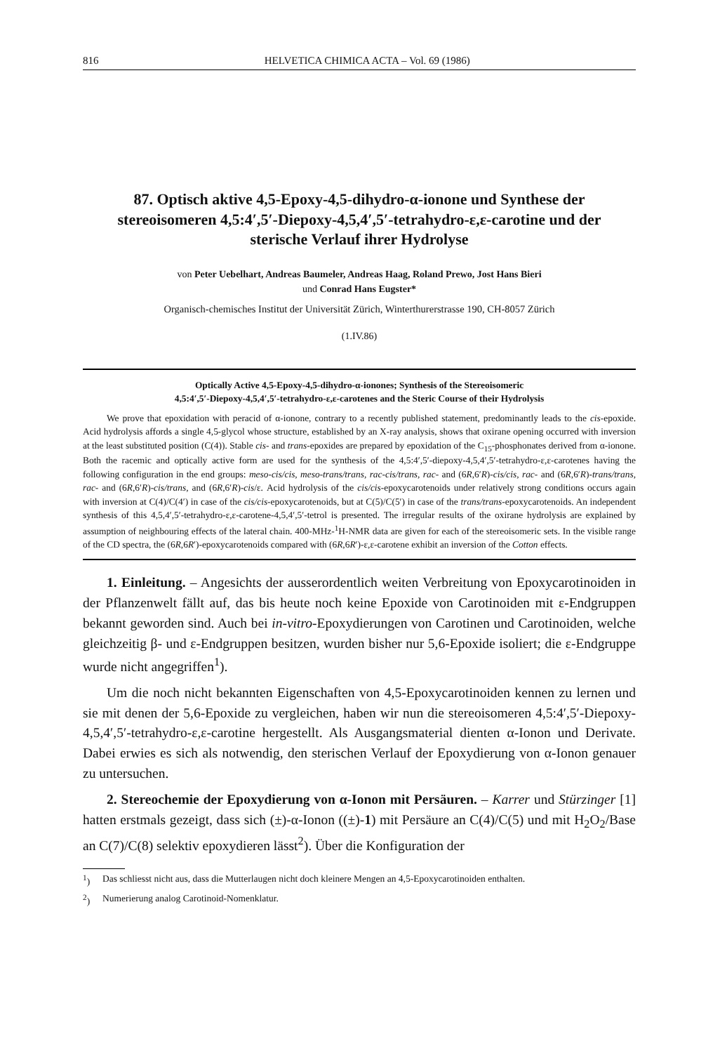816 HELVETICA CHIMICA ACTA – Vol. 69 (1986)
87. Optisch aktive 4,5-Epoxy-4,5-dihydro-α-ionone und Synthese der stereoisomeren 4,5:4′,5′-Diepoxy-4,5,4′,5′-tetrahydro-ε,ε-carotine und der sterische Verlauf ihrer Hydrolyse
von Peter Uebelhart, Andreas Baumeler, Andreas Haag, Roland Prewo, Jost Hans Bieri
und Conrad Hans Eugster*
Organisch-chemisches Institut der Universität Zürich, Winterthurerstrasse 190, CH-8057 Zürich
(1.IV.86)
Optically Active 4,5-Epoxy-4,5-dihydro-α-ionones; Synthesis of the Stereoisomeric
4,5:4′,5′-Diepoxy-4,5,4′,5′-tetrahydro-ε,ε-carotenes and the Steric Course of their Hydrolysis
We prove that epoxidation with peracid of α-ionone, contrary to a recently published statement, predominantly leads to the cis-epoxide. Acid hydrolysis affords a single 4,5-glycol whose structure, established by an X-ray analysis, shows that oxirane opening occurred with inversion at the least substituted position (C(4)). Stable cis- and trans-epoxides are prepared by epoxidation of the C<sub>15</sub>-phosphonates derived from α-ionone. Both the racemic and optically active form are used for the synthesis of the 4,5:4′,5′-diepoxy-4,5,4′,5′-tetrahydro-ε,ε-carotenes having the following configuration in the end groups: meso-cis/cis, meso-trans/trans, rac-cis/trans, rac- and (6R,6′R)-cis/cis, rac- and (6R,6′R)-trans/trans, rac- and (6R,6′R)-cis/trans, and (6R,6′R)-cis/ε. Acid hydrolysis of the cis/cis-epoxycarotenoids under relatively strong conditions occurs again with inversion at C(4)/C(4′) in case of the cis/cis-epoxycarotenoids, but at C(5)/C(5′) in case of the trans/trans-epoxycarotenoids. An independent synthesis of this 4,5,4′,5′-tetrahydro-ε,ε-carotene-4,5,4′,5′-tetrol is presented. The irregular results of the oxirane hydrolysis are explained by assumption of neighbouring effects of the lateral chain. 400-MHz-<sup>1</sup>H-NMR data are given for each of the stereoisomeric sets. In the visible range of the CD spectra, the (6R,6R′)-epoxycarotenoids compared with (6R,6R′)-ε,ε-carotene exhibit an inversion of the Cotton effects.
1. Einleitung. – Angesichts der ausserordentlich weiten Verbreitung von Epoxycarotinoiden in der Pflanzenwelt fällt auf, das bis heute noch keine Epoxide von Carotinoiden mit ε-Endgruppen bekannt geworden sind. Auch bei in-vitro-Epoxydierungen von Carotinen und Carotinoiden, welche gleichzeitig β- und ε-Endgruppen besitzen, wurden bisher nur 5,6-Epoxide isoliert; die ε-Endgruppe wurde nicht angegriffen<sup>1</sup>).
Um die noch nicht bekannten Eigenschaften von 4,5-Epoxycarotinoiden kennen zu lernen und sie mit denen der 5,6-Epoxide zu vergleichen, haben wir nun die stereoisomeren 4,5:4′,5′-Diepoxy-4,5,4′,5′-tetrahydro-ε,ε-carotine hergestellt. Als Ausgangsmaterial dienten α-Ionon und Derivate. Dabei erwies es sich als notwendig, den sterischen Verlauf der Epoxydierung von α-Ionon genauer zu untersuchen.
2. Stereochemie der Epoxydierung von α-Ionon mit Persäuren. – Karrer und Stürzinger [1] hatten erstmals gezeigt, dass sich (±)-α-Ionon ((±)-1) mit Persäure an C(4)/C(5) und mit H<sub>2</sub>O<sub>2</sub>/Base an C(7)/C(8) selektiv epoxydieren lässt<sup>2</sup>). Über die Konfiguration der
<sup>1</sup>) Das schliesst nicht aus, dass die Mutterlaugen nicht doch kleinere Mengen an 4,5-Epoxycarotinoiden enthalten.
<sup>2</sup>) Numerierung analog Carotinoid-Nomenklatur.